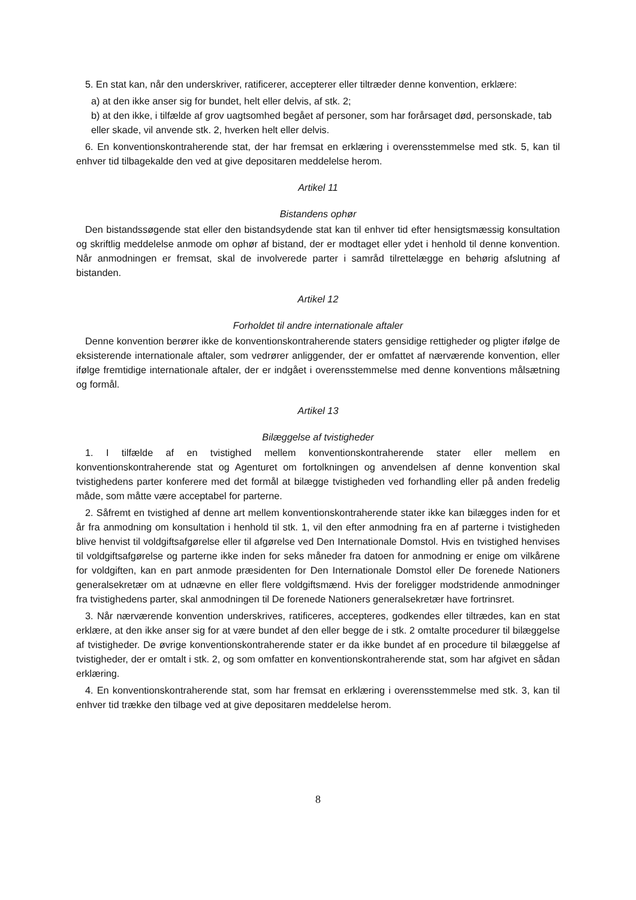5. En stat kan, når den underskriver, ratificerer, accepterer eller tiltræder denne konvention, erklære:
a) at den ikke anser sig for bundet, helt eller delvis, af stk. 2;
b) at den ikke, i tilfælde af grov uagtsomhed begået af personer, som har forårsaget død, personskade, tab eller skade, vil anvende stk. 2, hverken helt eller delvis.
6. En konventionskontraherende stat, der har fremsat en erklæring i overensstemmelse med stk. 5, kan til enhver tid tilbagekalde den ved at give depositaren meddelelse herom.
Artikel 11
Bistandens ophør
Den bistandssøgende stat eller den bistandsydende stat kan til enhver tid efter hensigtsmæssig konsultation og skriftlig meddelelse anmode om ophør af bistand, der er modtaget eller ydet i henhold til denne konvention. Når anmodningen er fremsat, skal de involverede parter i samråd tilrettelægge en behørig afslutning af bistanden.
Artikel 12
Forholdet til andre internationale aftaler
Denne konvention berører ikke de konventionskontraherende staters gensidige rettigheder og pligter ifølge de eksisterende internationale aftaler, som vedrører anliggender, der er omfattet af nærværende konvention, eller ifølge fremtidige internationale aftaler, der er indgået i overensstemmelse med denne konventions målsætning og formål.
Artikel 13
Bilæggelse af tvistigheder
1. I tilfælde af en tvistighed mellem konventionskontraherende stater eller mellem en konventionskontraherende stat og Agenturet om fortolkningen og anvendelsen af denne konvention skal tvistighedens parter konferere med det formål at bilægge tvistigheden ved forhandling eller på anden fredelig måde, som måtte være acceptabel for parterne.
2. Såfremt en tvistighed af denne art mellem konventionskontraherende stater ikke kan bilægges inden for et år fra anmodning om konsultation i henhold til stk. 1, vil den efter anmodning fra en af parterne i tvistigheden blive henvist til voldgiftsafgørelse eller til afgørelse ved Den Internationale Domstol. Hvis en tvistighed henvises til voldgiftsafgørelse og parterne ikke inden for seks måneder fra datoen for anmodning er enige om vilkårene for voldgiften, kan en part anmode præsidenten for Den Internationale Domstol eller De forenede Nationers generalsekretær om at udnævne en eller flere voldgiftsmænd. Hvis der foreligger modstridende anmodninger fra tvistighedens parter, skal anmodningen til De forenede Nationers generalsekretær have fortrinsret.
3. Når nærværende konvention underskrives, ratificeres, accepteres, godkendes eller tiltrædes, kan en stat erklære, at den ikke anser sig for at være bundet af den eller begge de i stk. 2 omtalte procedurer til bilæggelse af tvistigheder. De øvrige konventionskontraherende stater er da ikke bundet af en procedure til bilæggelse af tvistigheder, der er omtalt i stk. 2, og som omfatter en konventionskontraherende stat, som har afgivet en sådan erklæring.
4. En konventionskontraherende stat, som har fremsat en erklæring i overensstemmelse med stk. 3, kan til enhver tid trække den tilbage ved at give depositaren meddelelse herom.
8